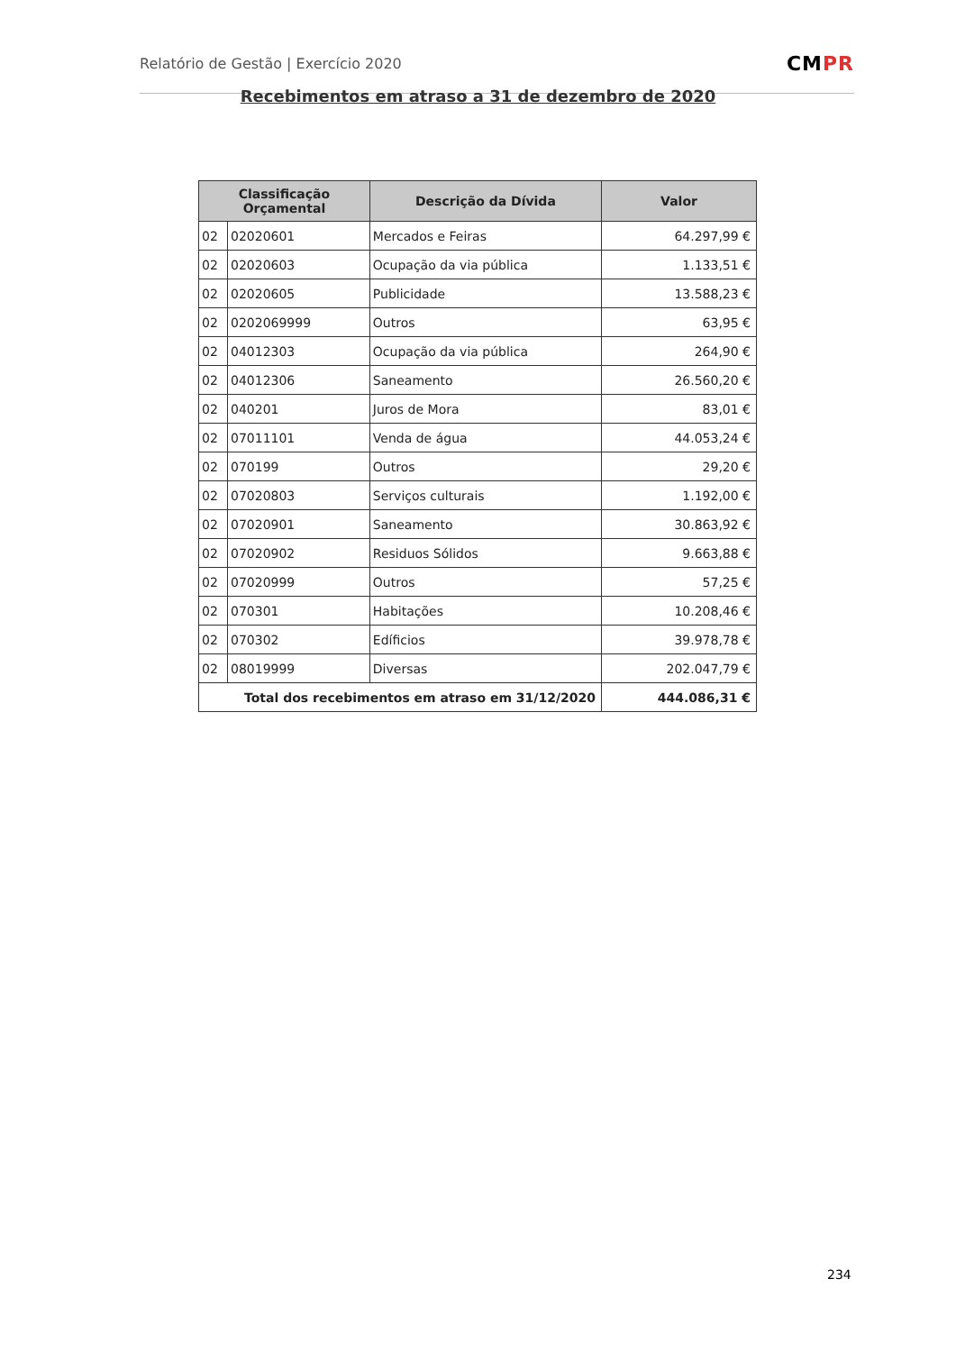Relatório de Gestão | Exercício 2020
CMPR
Recebimentos em atraso a 31 de dezembro de 2020
| Classificação Orçamental | | Descrição da Dívida | Valor |
| --- | --- | --- | --- |
| 02 | 02020601 | Mercados e Feiras | 64.297,99 € |
| 02 | 02020603 | Ocupação da via pública | 1.133,51 € |
| 02 | 02020605 | Publicidade | 13.588,23 € |
| 02 | 0202069999 | Outros | 63,95 € |
| 02 | 04012303 | Ocupação da via pública | 264,90 € |
| 02 | 04012306 | Saneamento | 26.560,20 € |
| 02 | 040201 | Juros de Mora | 83,01 € |
| 02 | 07011101 | Venda de água | 44.053,24 € |
| 02 | 070199 | Outros | 29,20 € |
| 02 | 07020803 | Serviços culturais | 1.192,00 € |
| 02 | 07020901 | Saneamento | 30.863,92 € |
| 02 | 07020902 | Residuos Sólidos | 9.663,88 € |
| 02 | 07020999 | Outros | 57,25 € |
| 02 | 070301 | Habitações | 10.208,46 € |
| 02 | 070302 | Edíficios | 39.978,78 € |
| 02 | 08019999 | Diversas | 202.047,79 € |
| Total dos recebimentos em atraso em 31/12/2020 | | | 444.086,31 € |
234